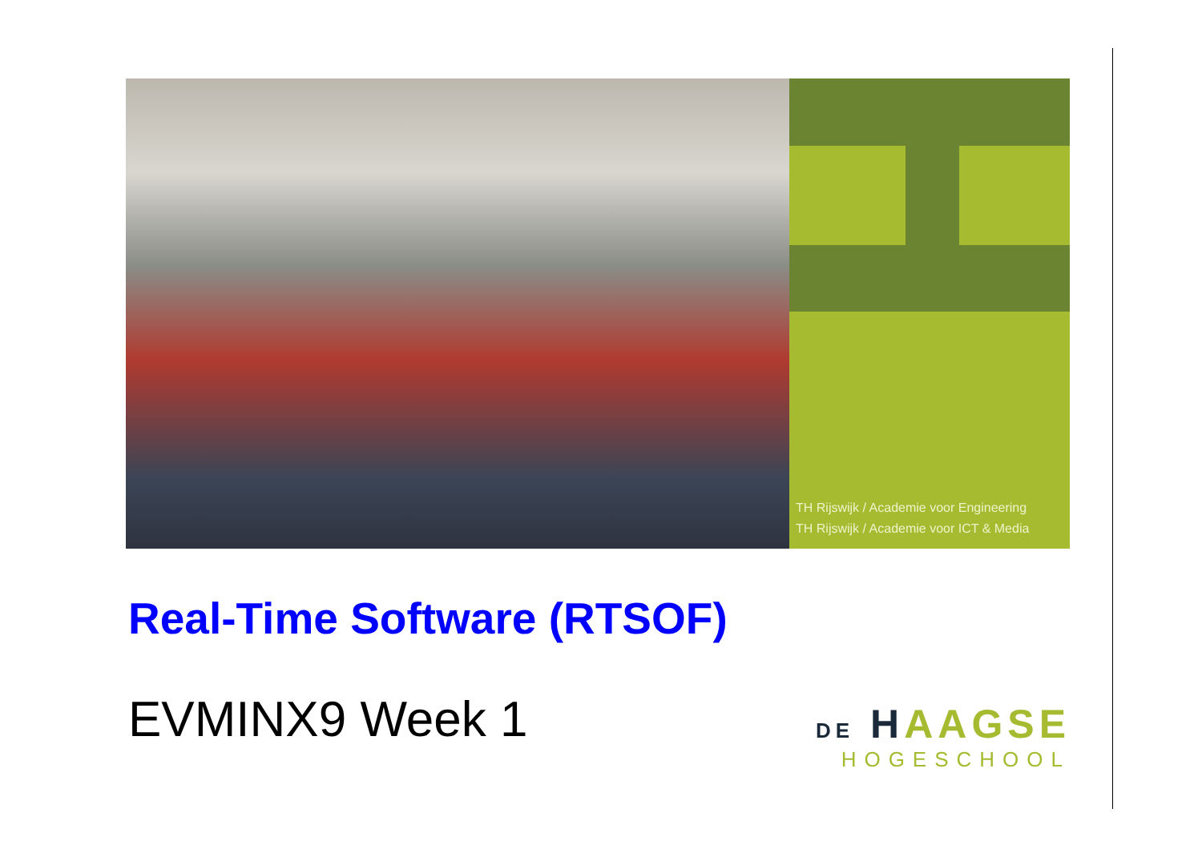TH Rijswijk / Academie voor Engineering
TH Rijswijk / Academie voor ICT & Media
Real-Time Software (RTSOF)
EVMINX9 Week 1
DE HAAGSE
HOGESCHOOL